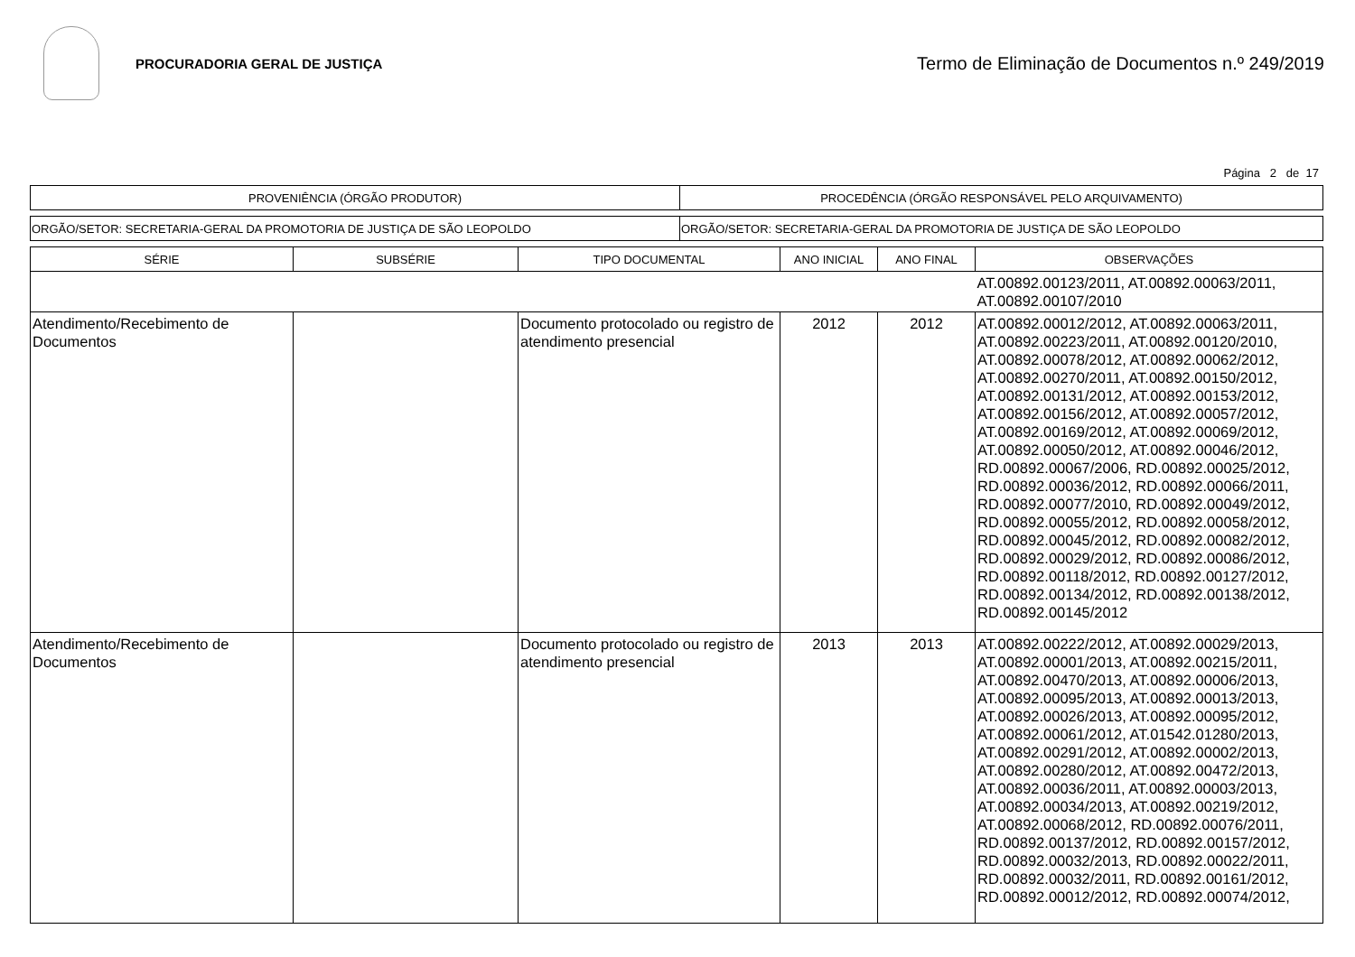PROCURADORIA GERAL DE JUSTIÇA
Termo de Eliminação de Documentos n.º 249/2019
Página 2 de 17
| PROVENIÊNCIA (ÓRGÃO PRODUTOR) | PROCEDÊNCIA (ÓRGÃO RESPONSÁVEL PELO ARQUIVAMENTO) |
| ORGÃO/SETOR: SECRETARIA-GERAL DA PROMOTORIA DE JUSTIÇA DE SÃO LEOPOLDO | ORGÃO/SETOR: SECRETARIA-GERAL DA PROMOTORIA DE JUSTIÇA DE SÃO LEOPOLDO |
| SÉRIE | SUBSÉRIE | TIPO DOCUMENTAL | ANO INICIAL | ANO FINAL | OBSERVAÇÕES |
| --- | --- | --- | --- | --- | --- |
| | | | | | AT.00892.00123/2011, AT.00892.00063/2011, AT.00892.00107/2010 |
| Atendimento/Recebimento de Documentos | | Documento protocolado ou registro de atendimento presencial | 2012 | 2012 | AT.00892.00012/2012, AT.00892.00063/2011, AT.00892.00223/2011, AT.00892.00120/2010, AT.00892.00078/2012, AT.00892.00062/2012, AT.00892.00270/2011, AT.00892.00150/2012, AT.00892.00131/2012, AT.00892.00153/2012, AT.00892.00156/2012, AT.00892.00057/2012, AT.00892.00169/2012, AT.00892.00069/2012, AT.00892.00050/2012, AT.00892.00046/2012, RD.00892.00067/2006, RD.00892.00025/2012, RD.00892.00036/2012, RD.00892.00066/2011, RD.00892.00077/2010, RD.00892.00049/2012, RD.00892.00055/2012, RD.00892.00058/2012, RD.00892.00045/2012, RD.00892.00082/2012, RD.00892.00029/2012, RD.00892.00086/2012, RD.00892.00118/2012, RD.00892.00127/2012, RD.00892.00134/2012, RD.00892.00138/2012, RD.00892.00145/2012 |
| Atendimento/Recebimento de Documentos | | Documento protocolado ou registro de atendimento presencial | 2013 | 2013 | AT.00892.00222/2012, AT.00892.00029/2013, AT.00892.00001/2013, AT.00892.00215/2011, AT.00892.00470/2013, AT.00892.00006/2013, AT.00892.00095/2013, AT.00892.00013/2013, AT.00892.00026/2013, AT.00892.00095/2012, AT.00892.00061/2012, AT.01542.01280/2013, AT.00892.00291/2012, AT.00892.00002/2013, AT.00892.00280/2012, AT.00892.00472/2013, AT.00892.00036/2011, AT.00892.00003/2013, AT.00892.00034/2013, AT.00892.00219/2012, AT.00892.00068/2012, RD.00892.00076/2011, RD.00892.00137/2012, RD.00892.00157/2012, RD.00892.00032/2013, RD.00892.00022/2011, RD.00892.00032/2011, RD.00892.00161/2012, RD.00892.00012/2012, RD.00892.00074/2012, |